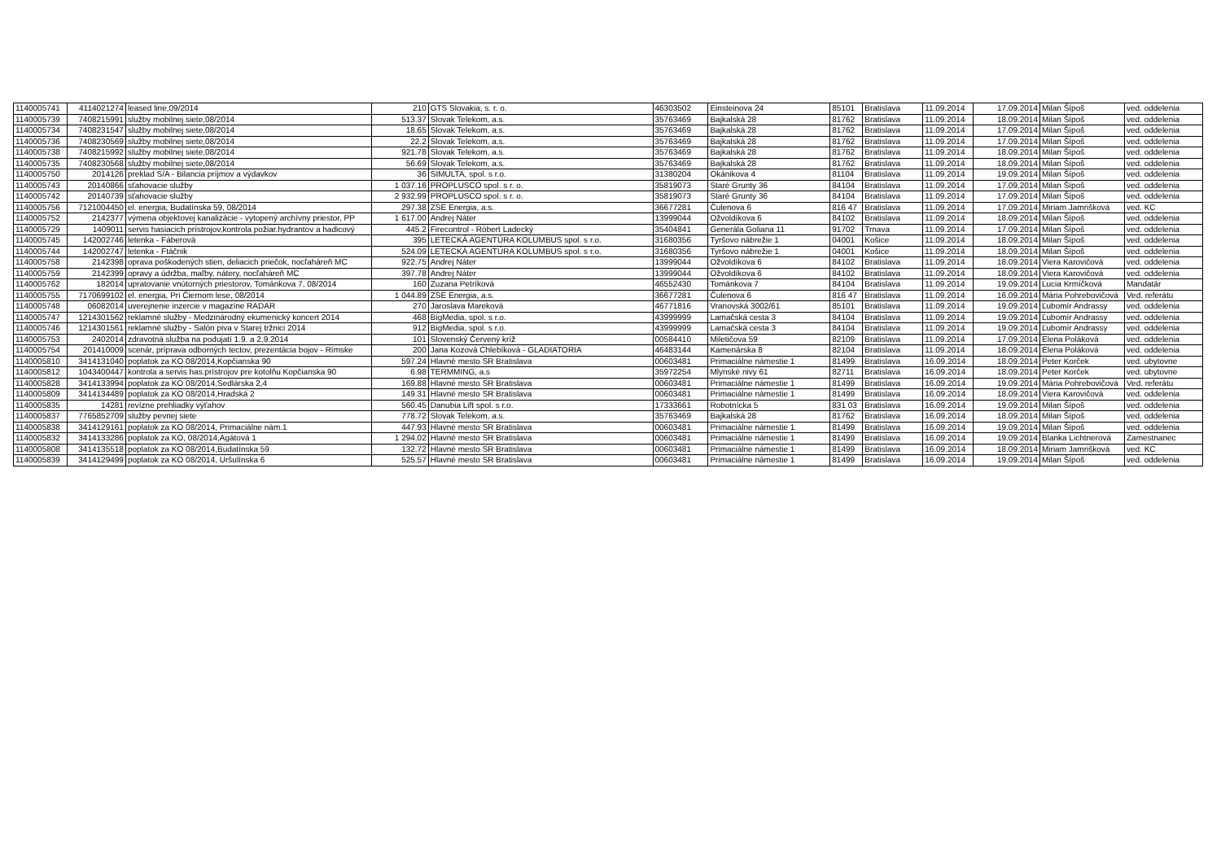| 1140005741 | 4114021274 | leased line,09/2014 | 210 | GTS Slovakia, s. r. o. | 46303502 | Einsteinova 24 | 85101 | Bratislava | 11.09.2014 | 17.09.2014 | Milan Šípoš | ved. oddelenia |
| 1140005739 | 7408215991 | služby mobilnej siete,08/2014 | 513.37 | Slovak Telekom, a.s. | 35763469 | Bajkalská 28 | 81762 | Bratislava | 11.09.2014 | 18.09.2014 | Milan Šípoš | ved. oddelenia |
| 1140005734 | 7408231547 | služby mobilnej siete,08/2014 | 18.65 | Slovak Telekom, a.s. | 35763469 | Bajkalská 28 | 81762 | Bratislava | 11.09.2014 | 17.09.2014 | Milan Šípoš | ved. oddelenia |
| 1140005736 | 7408230569 | služby mobilnej siete,08/2014 | 22.2 | Slovak Telekom, a.s. | 35763469 | Bajkalská 28 | 81762 | Bratislava | 11.09.2014 | 17.09.2014 | Milan Šípoš | ved. oddelenia |
| 1140005738 | 7408215992 | služby mobilnej siete,08/2014 | 921.78 | Slovak Telekom, a.s. | 35763469 | Bajkalská 28 | 81762 | Bratislava | 11.09.2014 | 18.09.2014 | Milan Šípoš | ved. oddelenia |
| 1140005735 | 7408230568 | služby mobilnej siete,08/2014 | 56.69 | Slovak Telekom, a.s. | 35763469 | Bajkalská 28 | 81762 | Bratislava | 11.09.2014 | 18.09.2014 | Milan Šípoš | ved. oddelenia |
| 1140005750 | 2014126 | preklad S/A - Bilancia príjmov a výdavkov | 36 | SIMULTA, spol. s r.o. | 31380204 | Okánikova 4 | 81104 | Bratislava | 11.09.2014 | 19.09.2014 | Milan Šípoš | ved. oddelenia |
| 1140005743 | 20140866 | sťahovacie služby | 1 037.16 | PROPLUSCO spol. s r. o. | 35819073 | Staré Grunty 36 | 84104 | Bratislava | 11.09.2014 | 17.09.2014 | Milan Šípoš | ved. oddelenia |
| 1140005742 | 20140739 | sťahovacie služby | 2 932.99 | PROPLUSCO spol. s r. o. | 35819073 | Staré Grunty 36 | 84104 | Bratislava | 11.09.2014 | 17.09.2014 | Milan Šípoš | ved. oddelenia |
| 1140005756 | 7121004450 | el. energia, Budatínska 59, 08/2014 | 297.38 | ZSE Energia, a.s. | 36677281 | Čulenova 6 | 816 47 | Bratislava | 11.09.2014 | 17.09.2014 | Miriam Jamrišková | ved. KC |
| 1140005752 | 2142377 | výmena objektovej kanalizácie - vytopený archívny priestor, PP | 1 617.00 | Andrej Náter | 13999044 | Ožvoldíkova 6 | 84102 | Bratislava | 11.09.2014 | 18.09.2014 | Milan Šípoš | ved. oddelenia |
| 1140005729 | 1409011 | servis hasiacich prístrojov,kontrola požiar.hydrantov a hadicový | 445.2 | Firecontrol - Róbert Ladecký | 35404841 | Generála Goliana 11 | 91702 | Trnava | 11.09.2014 | 17.09.2014 | Milan Šípoš | ved. oddelenia |
| 1140005745 | 142002746 | letenka - Fáberová | 395 | LETECKÁ AGENTÚRA KOLUMBUS spol. s r.o. | 31680356 | Tyršovo nábrežie 1 | 04001 | Košice | 11.09.2014 | 18.09.2014 | Milan Šípoš | ved. oddelenia |
| 1140005744 | 142002747 | letenka - Ftáčnik | 524.09 | LETECKÁ AGENTÚRA KOLUMBUS spol. s r.o. | 31680356 | Tyršovo nábrežie 1 | 04001 | Košice | 11.09.2014 | 18.09.2014 | Milan Šípoš | ved. oddelenia |
| 1140005758 | 2142398 | oprava poškodených stien, deliacich priečok, nocľaháreň MC | 922.75 | Andrej Náter | 13999044 | Ožvoldíkova 6 | 84102 | Bratislava | 11.09.2014 | 18.09.2014 | Viera Karovičová | ved. oddelenia |
| 1140005759 | 2142399 | opravy a údržba, maľby, nátery, nocľaháreň MC | 397.78 | Andrej Náter | 13999044 | Ožvoldíkova 6 | 84102 | Bratislava | 11.09.2014 | 18.09.2014 | Viera Karovičová | ved. oddelenia |
| 1140005762 | 182014 | upratovanie vnútorných priestorov, Tománkova 7, 08/2014 | 160 | Zuzana Petríková | 46552430 | Tománkova 7 | 84104 | Bratislava | 11.09.2014 | 19.09.2014 | Lucia Krmíčková | Mandatár |
| 1140005755 | 7170699102 | el. energia, Pri Čiernom lese, 08/2014 | 1 044.89 | ZSE Energia, a.s. | 36677281 | Čulenova 6 | 816 47 | Bratislava | 11.09.2014 | 16.09.2014 | Mária Pohrebovičová | Ved. referátu |
| 1140005748 | 06082014 | uverejnenie inzercie v magazíne RADAR | 270 | Jaroslava Mareková | 46771816 | Vranovská 3002/61 | 85101 | Bratislava | 11.09.2014 | 19.09.2014 | Ľubomír Andrassy | ved. oddelenia |
| 1140005747 | 1214301562 | reklamné služby - Medzinárodný ekumenický koncert 2014 | 468 | BigMedia, spol. s r.o. | 43999999 | Lamačská cesta 3 | 84104 | Bratislava | 11.09.2014 | 19.09.2014 | Ľubomír Andrassy | ved. oddelenia |
| 1140005746 | 1214301561 | reklamné služby - Salón piva v Starej tržnici 2014 | 912 | BigMedia, spol. s r.o. | 43999999 | Lamačská cesta 3 | 84104 | Bratislava | 11.09.2014 | 19.09.2014 | Ľubomír Andrassy | ved. oddelenia |
| 1140005753 | 2402014 | zdravotná služba na podujatí 1.9. a 2.9.2014 | 101 | Slovenský Červený kríž | 00584410 | Miletičova 59 | 82109 | Bratislava | 11.09.2014 | 17.09.2014 | Elena Poláková | ved. oddelenia |
| 1140005754 | 201410009 | scenár, príprava odborných tectov, prezentácia bojov - Rímske | 200 | Jana Kozová Chlebíková - GLADIATORIA | 46483144 | Kamenárska 8 | 82104 | Bratislava | 11.09.2014 | 18.09.2014 | Elena Poláková | ved. oddelenia |
| 1140005810 | 3414131040 | poplatok za KO 08/2014,Kopčianska 90 | 597.24 | Hlavné mesto SR Bratislava | 00603481 | Primaciálne námestie 1 | 81499 | Bratislava | 16.09.2014 | 18.09.2014 | Peter Korček | ved. ubytovne |
| 1140005812 | 1043400447 | kontrola a servis has.prístrojov pre kotolňu Kopčianska 90 | 6.98 | TERMMING, a.s | 35972254 | Mlynské nivy 61 | 82711 | Bratislava | 16.09.2014 | 18.09.2014 | Peter Korček | ved. ubytovne |
| 1140005828 | 3414133994 | poplatok za KO 08/2014,Sedlárska 2,4 | 169.88 | Hlavné mesto SR Bratislava | 00603481 | Primaciálne námestie 1 | 81499 | Bratislava | 16.09.2014 | 19.09.2014 | Mária Pohrebovičová | Ved. referátu |
| 1140005809 | 3414134489 | poplatok za KO 08/2014,Hradská 2 | 149.31 | Hlavné mesto SR Bratislava | 00603481 | Primaciálne námestie 1 | 81499 | Bratislava | 16.09.2014 | 18.09.2014 | Viera Karovičová | ved. oddelenia |
| 1140005835 | 14281 | revízne prehliadky výťahov | 560.45 | Danubia Lift spol. s r.o. | 17333661 | Robotnícka 5 | 831 03 | Bratislava | 16.09.2014 | 19.09.2014 | Milan Šípoš | ved. oddelenia |
| 1140005837 | 7765852709 | služby pevnej siete | 778.72 | Slovak Telekom, a.s. | 35763469 | Bajkalská 28 | 81762 | Bratislava | 16.09.2014 | 18.09.2014 | Milan Šípoš | ved. oddelenia |
| 1140005838 | 3414129161 | poplatok za KO 08/2014, Primaciálne nám.1 | 447.93 | Hlavné mesto SR Bratislava | 00603481 | Primaciálne námestie 1 | 81499 | Bratislava | 16.09.2014 | 19.09.2014 | Milan Šípoš | ved. oddelenia |
| 1140005832 | 3414133286 | poplatok za KO, 08/2014,Agátová 1 | 1 294.02 | Hlavné mesto SR Bratislava | 00603481 | Primaciálne námestie 1 | 81499 | Bratislava | 16.09.2014 | 19.09.2014 | Blanka Lichtnerová | Zamestnanec |
| 1140005808 | 3414135518 | poplatok za KO 08/2014,Budatínska 59 | 132.72 | Hlavné mesto SR Bratislava | 00603481 | Primaciálne námestie 1 | 81499 | Bratislava | 16.09.2014 | 18.09.2014 | Miriam Jamrišková | ved. KC |
| 1140005839 | 3414129499 | poplatok za KO 08/2014, Uršulínska 6 | 525.57 | Hlavné mesto SR Bratislava | 00603481 | Primaciálne námestie 1 | 81499 | Bratislava | 16.09.2014 | 19.09.2014 | Milan Šípoš | ved. oddelenia |